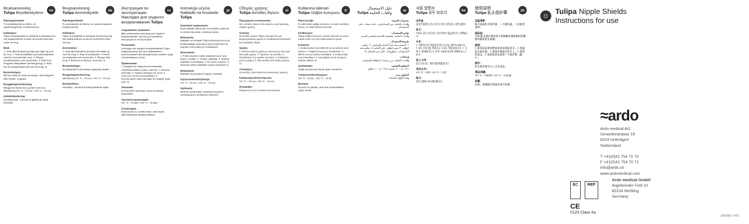Bruksanvisning
Tulipa Brystbeskyttere
no
Pakningsinnhold:
To brystbeskyttere av silikon, en oppbevaringsboks, bruksanvisning.
Indikasjon:
Tulipa brystbeskyttere er beregnet til kortsiktig bruk ved sugeproblemer og såre og ømme brystvorter under amming.
Bruk:
1. Vask alltid hendene grundig med såpe og vann før bruk. 2. Fukt kontaktflaten på brystbeskytteren med litt morsmelk eller vann. 3. Plasser brystbeskytteren over brystvorten. 4. Etter bruk rengjøres beskyttelsen (se Rengjøring). 5. Bruk kun én brystbeskytter på hvert bryst (fig. 2).
Bemerkninger:
Må kun sidde på under ammingen, skal rengjøres etter bruken. Hygiejne.
Rengjøring/sterilisering:
Rengjør før første bruk og etter hver bruk. Sterilisering 121 °C = 20 min / 134 °C = 10 min.
Avfallshåndtering:
Uproblematisk, i henhold til gjeldende lokale forskrifter.
Brugsanvisning
Tulipa Ammeskjolde
da
Pakningsindhold:
To ammeskjolde af silikone, en opbevaringsboks, brugsanvisning.
Indikation:
Tulipa ammeskjolde er beregnet til kortvarig brug ved sutteproblemer og ømme brystvorter under amning.
Anvendelse:
1. Vask altid hænderne grundigt med sæbe og vand før brug. 2. Fugt ammeskjoldet. 3. Placer ammeskjoldet over brystvorten. 4. Rengør efter brug. 5. Brug kun ét skjold pr. bryst (fig. 2).
Bemærkninger:
Ammeskjolde er personlige hygiejneprodukter.
Rengøring/sterilisering:
Sterilisering 121 °C = 20 min / 134 °C = 10 min.
Bortskaffelse:
Uskadelig, i henhold til lokalt gældende regler.
Инструкция по эксплуатации
Накладки для грудного вскармливания Tulipa
ru
Содержимое упаковки:
Две силиконовые накладки для грудного вскармливания, футляр для хранения, инструкция по эксплуатации.
Показания:
Накладки для грудного вскармливания Tulipa предназначены для кратковременного использования при неправильном захвате груди и болезненных сосках.
Применение:
1. Каждый раз перед использованием тщательно вымыть руки с мылом. 2. Смочить накладку. 3. Надеть накладку на сосок. 4. Очистить после использования. 5. Использовать одну накладку на каждую грудь (рис. 2).
Указания:
Используйте накладки только во время кормления.
Чистка/стерилизация:
121 °C = 20 мин / 134 °C = 10 мин.
Утилизация:
Безопасная, в соответствии с местными действующими предписаниями.
Instrukcja użycia
Nakładki na brodawki Tulipa
pl
Zawartość opakowania:
Dwie nakładki silikonowe na brodawki, pojemnik do przechowywania, instrukcja użycia.
Wskazania:
Nakładki na brodawki Tulipa przeznaczone są do krótkotrwałego stosowania przy problemach ze ssaniem oraz bolesnych brodawkach.
Stosowanie:
1. Przed użyciem należy dokładnie umyć ręce wodą z mydłem. 2. Zwilżyć nakładkę. 3. Nałożyć nakładkę na brodawkę. 4. Po użyciu oczyścić. 5. Stosować jedną nakładkę na pierś (ilustracja 2).
Wskazówki:
Nakładki są produktami higieny osobistej.
Czyszczenie/sterylizacja:
121 °C = 20 min / 134 °C = 10 min.
Utylizacja:
Materiał nieszkodliwy, utylizować zgodnie z obowiązującymi przepisami lokalnymi.
Οδηγίες χρήσης
Tulipa Ασπίδες θηλών
el
Περιεχόμενο συσκευασίας:
Δύο ασπίδες θηλών από σιλικόνη, κουτί φύλαξης, οδηγίες χρήσης.
Ένδειξη:
Οι ασπίδες θηλών Tulipa προορίζονται για βραχυπρόθεσμη χρήση σε προβλήματα θηλασμού και ευαίσθητες θηλές.
Χρήση:
1. Πλένετε καλά τα χέρια με σαπούνι και νερό πριν από κάθε χρήση. 2. Υγράνετε την ασπίδα. 3. Τοποθετήστε την ασπίδα στη θηλή. 4. Καθαρίστε μετά τη χρήση. 5. Μία ασπίδα ανά στήθος (εικόνα 2).
Υποδείξεις:
Οι ασπίδες είναι προϊόντα προσωπικής υγιεινής.
Καθαρισμός/Αποστείρωση:
121 °C = 20 min / 134 °C = 10 min.
Απόρριψη:
Σύμφωνα με τους τοπικούς κανονισμούς.
Kullanma talimatı
Tulipa Göğüs koruyucu
tr
Paket içeriği:
İki adet silikon göğüs koruyucu, bir adet muhafaza kutusu, bir adet kullanma talimatı.
Endikasyon:
Tulipa Göğüs Koruyucu, emme sorunları ve yaralı meme uçları için kısa süreli kullanım içindir.
Kullanım:
1. Kullanmadan önce ellerinizi su ve sabunla iyice yıkayın. 2. Göğüs koruyucuyu nemlendirin. 3. Meme ucunun üzerine yerleştirin. 4. Kullanımdan sonra temizleyin. 5. Her göğüs için bir koruyucu kullanın (Resim 2).
Açıklamalar:
Göğüs koruyucular kişisel hijyen ürünleridir.
Temizleme/Sterilizasyon:
121 °C = 20 dk. / 134 °C = 10 dk.
Bertaraf:
Zararsız bir şekilde, yerel atık yönetmeliklere uygun olarak.
ar
دليل الاستعمال
واقيات الحلمة Tulipa
محتويات العبوة:
واقيان للحلمة من السيليكون، علبة حفظ، دليل الاستعمال.
دواعي الاستعمال:
واقيات الحلمة مخصصة للاستخدام قصير المدى.
طريقة الاستعمال:
١. اغسلي يديك جيداً بالماء والصابون. ٢. رطبي الواقي. ٣. ضعي الواقي على الحلمة. ٤. نظفيه بعد الاستعمال. ٥. واقٍ واحد لكل ثدي (الشكل ٢).
إرشادات:
واقيات الحلمة من منتجات النظافة الشخصية.
التنظيف/التعقيم:
١٢١ °م = ٢٠ دقيقة / ١٣٤ °م = ١٠ دقائق.
التخلص منه:
وفقاً للوائح المحلية.
사용 설명서
Tulipa 유두 보호기
ko
내용물:
실리콘 재질의 유두 보호기 2개, 보관 상자, 사용 설명서
징후:
Tulipa 유두 보호기는 수유 문제가 있을 때 단기 사용됩니다.
사용:
1. 사용하기 전 항상 물과 비누로 손을 깨끗이 씻습니다. 2. 유두 보호기를 적십니다. 3. 유두 위에 놓습니다. 4. 사용 후 세척합니다. 5. 한 쪽 가슴에 하나씩 사용합니다 (그림 2).
참고 사항:
유두 보호기는 개인 위생 제품입니다.
세척/소독:
121 °C = 20분 / 134 °C = 10분
폐기:
현지 규정에 따라 폐기합니다.
使用说明
Tulipa 乳头保护罩
zh
包装清单:
两个硅胶乳头保护罩、一个储存盒、一份使用说明。
适应症:
Tulipa乳头保护罩适用于短期解决哺乳期间的吸吮问题和乳头疼痛。
使用:
1. 使用前必须用肥皂和清水彻底洗手。2. 润湿乳头保护罩。3. 将保护罩放在乳头上。4. 使用后清洁。5. 每侧乳房仅使用一个保护罩（图2）。
提示:
乳头保护罩为个人卫生用品。
清洁/消毒:
121 °C = 20分钟 / 134 °C = 10分钟
处置:
无害，请根据当地规定进行处理。
◯
Tulipa Nipple Shields
Instructions for use
≈ardo
Ardo medical AG
Gewerbestrasse 19
6314 Unterägeri
Switzerland
T +41(0)41 754 70 70
F +41(0)41 754 70 71
info@ardo.ch
www.ardomedical.com
EC REP
Ardo medical GmbH
Argelsrieder Feld 10
82234 Weßling
Germany
CE
0123 Class IIa
1902/03 / V03